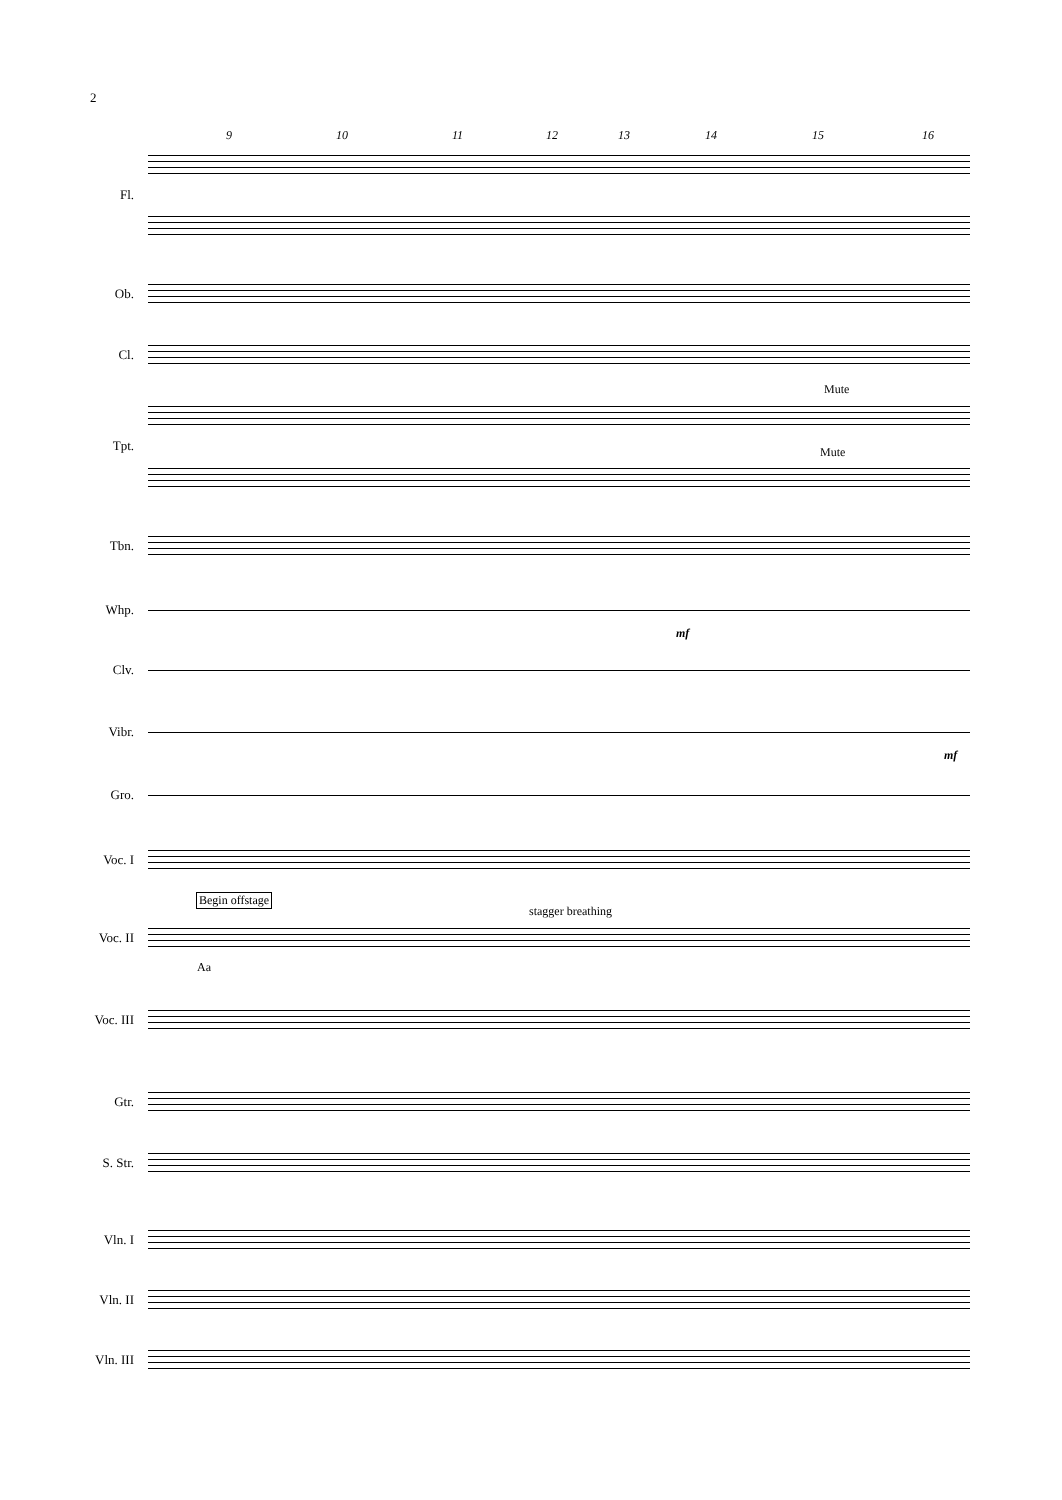2
9 10 11 12 13 14 15 16
Fl.
Ob.
Cl.
Mute
Tpt.
Mute
Tbn.
Whp.
mf
Clv.
Vibr.
mf
Gro.
Voc. I
Begin offstage
stagger breathing
Voc. II
Aa
Voc. III
Gtr.
S. Str.
Vln. I
Vln. II
Vln. III